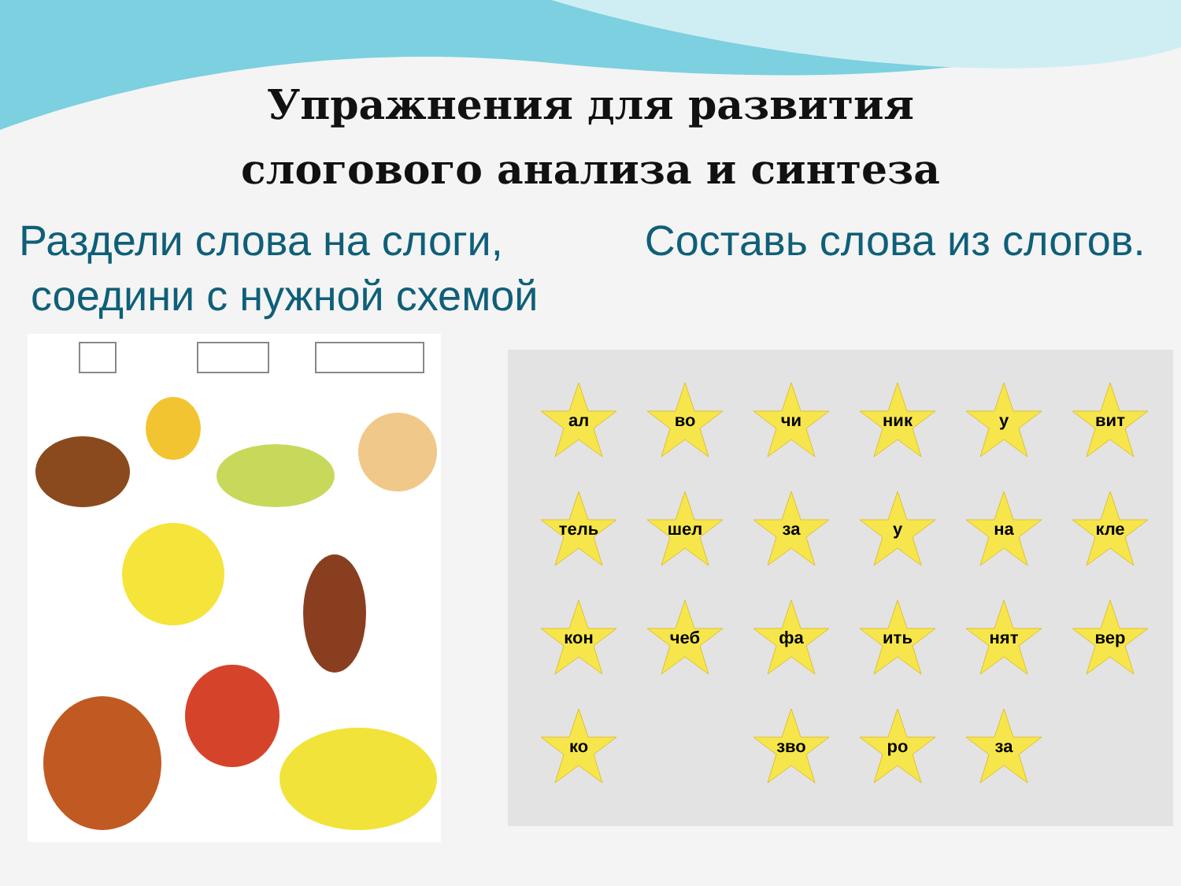Упражнения для развития
слогового анализа и синтеза
Раздели слова на слоги, Составь слова из слогов. соедини с нужной схемой
ал
во
чи
ник
у
вит
тель
шел
за
у
на
кле
кон
чеб
фа
ить
нят
вер
ко
зво
ро
за